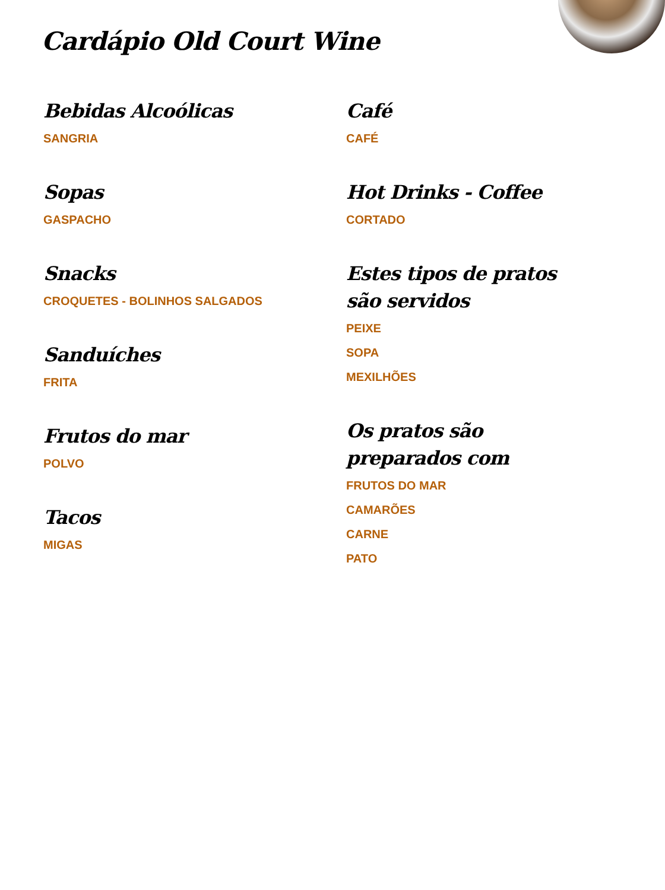Cardápio Old Court Wine
Bebidas Alcoólicas
SANGRIA
Sopas
GASPACHO
Snacks
CROQUETES - BOLINHOS SALGADOS
Sanduíches
FRITA
Frutos do mar
POLVO
Tacos
MIGAS
Café
CAFÉ
Hot Drinks - Coffee
CORTADO
Estes tipos de pratos são servidos
PEIXE
SOPA
MEXILHÕES
Os pratos são preparados com
FRUTOS DO MAR
CAMARÕES
CARNE
PATO